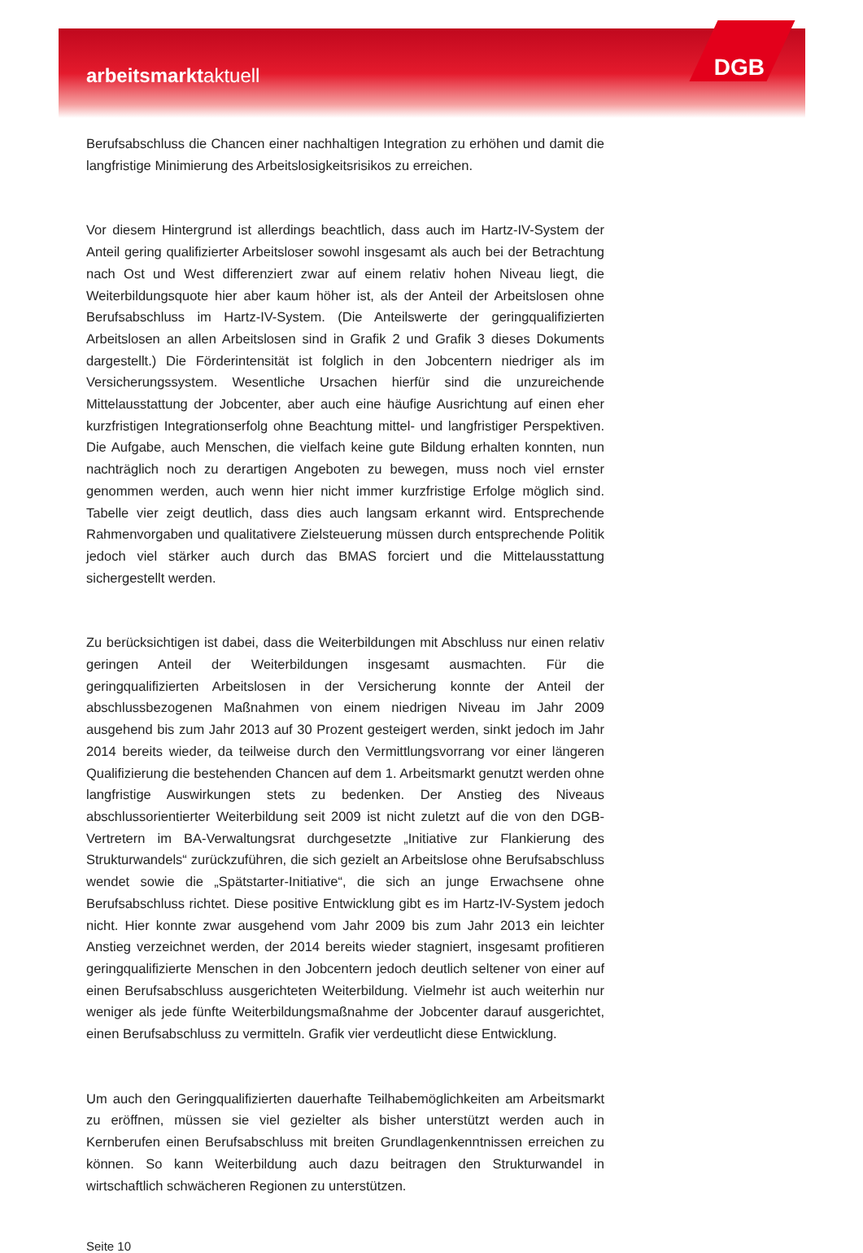arbeitsmarktaktuell DGB
Berufsabschluss die Chancen einer nachhaltigen Integration zu erhöhen und damit die langfristige Minimierung des Arbeitslosigkeitsrisikos zu erreichen.
Vor diesem Hintergrund ist allerdings beachtlich, dass auch im Hartz-IV-System der Anteil gering qualifizierter Arbeitsloser sowohl insgesamt als auch bei der Betrachtung nach Ost und West differenziert zwar auf einem relativ hohen Niveau liegt, die Weiterbildungsquote hier aber kaum höher ist, als der Anteil der Arbeitslosen ohne Berufsabschluss im Hartz-IV-System. (Die Anteilswerte der geringqualifizierten Arbeitslosen an allen Arbeitslosen sind in Grafik 2 und Grafik 3 dieses Dokuments dargestellt.) Die Förderintensität ist folglich in den Jobcentern niedriger als im Versicherungssystem. Wesentliche Ursachen hierfür sind die unzureichende Mittelausstattung der Jobcenter, aber auch eine häufige Ausrichtung auf einen eher kurzfristigen Integrationserfolg ohne Beachtung mittel- und langfristiger Perspektiven. Die Aufgabe, auch Menschen, die vielfach keine gute Bildung erhalten konnten, nun nachträglich noch zu derartigen Angeboten zu bewegen, muss noch viel ernster genommen werden, auch wenn hier nicht immer kurzfristige Erfolge möglich sind. Tabelle vier zeigt deutlich, dass dies auch langsam erkannt wird. Entsprechende Rahmenvorgaben und qualitativere Zielsteuerung müssen durch entsprechende Politik jedoch viel stärker auch durch das BMAS forciert und die Mittelausstattung sichergestellt werden.
Zu berücksichtigen ist dabei, dass die Weiterbildungen mit Abschluss nur einen relativ geringen Anteil der Weiterbildungen insgesamt ausmachten. Für die geringqualifizierten Arbeitslosen in der Versicherung konnte der Anteil der abschlussbezogenen Maßnahmen von einem niedrigen Niveau im Jahr 2009 ausgehend bis zum Jahr 2013 auf 30 Prozent gesteigert werden, sinkt jedoch im Jahr 2014 bereits wieder, da teilweise durch den Vermittlungsvorrang vor einer längeren Qualifizierung die bestehenden Chancen auf dem 1. Arbeitsmarkt genutzt werden ohne langfristige Auswirkungen stets zu bedenken. Der Anstieg des Niveaus abschlussorientierter Weiterbildung seit 2009 ist nicht zuletzt auf die von den DGB-Vertretern im BA-Verwaltungsrat durchgesetzte „Initiative zur Flankierung des Strukturwandels“ zurückzuführen, die sich gezielt an Arbeitslose ohne Berufsabschluss wendet sowie die „Spätstarter-Initiative“, die sich an junge Erwachsene ohne Berufsabschluss richtet. Diese positive Entwicklung gibt es im Hartz-IV-System jedoch nicht. Hier konnte zwar ausgehend vom Jahr 2009 bis zum Jahr 2013 ein leichter Anstieg verzeichnet werden, der 2014 bereits wieder stagniert, insgesamt profitieren geringqualifizierte Menschen in den Jobcentern jedoch deutlich seltener von einer auf einen Berufsabschluss ausgerichteten Weiterbildung. Vielmehr ist auch weiterhin nur weniger als jede fünfte Weiterbildungsmaßnahme der Jobcenter darauf ausgerichtet, einen Berufsabschluss zu vermitteln. Grafik vier verdeutlicht diese Entwicklung.
Um auch den Geringqualifizierten dauerhafte Teilhabemöglichkeiten am Arbeitsmarkt zu eröffnen, müssen sie viel gezielter als bisher unterstützt werden auch in Kernberufen einen Berufsabschluss mit breiten Grundlagenkenntnissen erreichen zu können. So kann Weiterbildung auch dazu beitragen den Strukturwandel in wirtschaftlich schwächeren Regionen zu unterstützen.
Seite 10